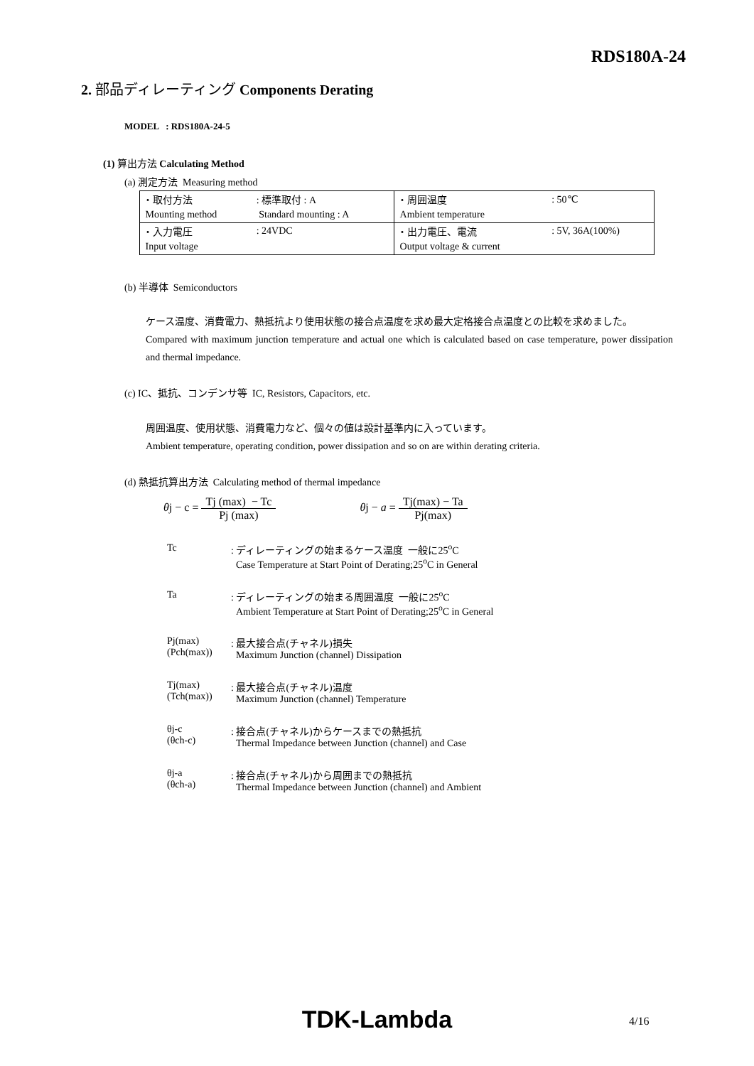RDS180A-24
2. 部品ディレーティング Components Derating
MODEL : RDS180A-24-5
(1) 算出方法 Calculating Method
(a) 測定方法 Measuring method
| ・取付方法 | : 標準取付 : A | ・周囲温度 | : 50℃ |
| Mounting method | Standard mounting : A | Ambient temperature | |
| ・入力電圧 | : 24VDC | ・出力電圧、電流 | : 5V, 36A(100%) |
| Input voltage | | Output voltage & current | |
(b) 半導体 Semiconductors
ケース温度、消費電力、熱抵抗より使用状態の接合点温度を求め最大定格接合点温度との比較を求めました。
Compared with maximum junction temperature and actual one which is calculated based on case temperature, power dissipation and thermal impedance.
(c) IC、抵抗、コンデンサ等 IC, Resistors, Capacitors, etc.
周囲温度、使用状態、消費電力など、個々の値は設計基準内に入っています。
Ambient temperature, operating condition, power dissipation and so on are within derating criteria.
(d) 熱抵抗算出方法 Calculating method of thermal impedance
θj − c = Tj (max) − Tc Pj (max) θj − a = Tj(max) − Ta Pj(max)
| Tc | : ディレーティングの始まるケース温度 一般に25<sup>o</sup>C Case Temperature at Start Point of Derating;25<sup>o</sup>C in General |
| Ta | : ディレーティングの始まる周囲温度 一般に25<sup>o</sup>C Ambient Temperature at Start Point of Derating;25<sup>o</sup>C in General |
| Pj(max) (Pch(max)) | : 最大接合点(チャネル)損失 Maximum Junction (channel) Dissipation |
| Tj(max) (Tch(max)) | : 最大接合点(チャネル)温度 Maximum Junction (channel) Temperature |
| θj-c (θch-c) | : 接合点(チャネル)からケースまでの熱抵抗 Thermal Impedance between Junction (channel) and Case |
| θj-a (θch-a) | : 接合点(チャネル)から周囲までの熱抵抗 Thermal Impedance between Junction (channel) and Ambient |
TDK-Lambda 4/16